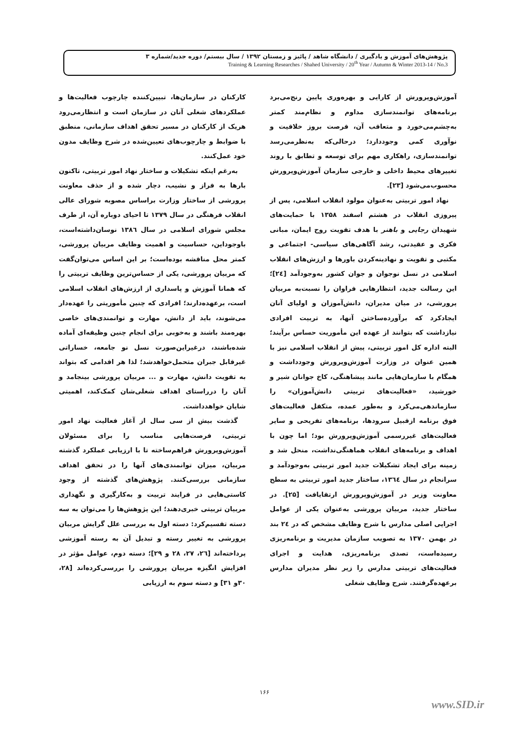پژوهش‌های آموزش و یادگیری / دانشگاه شاهد / پائیز و زمستان ۱۳۹۲ / سال بیستم/ دوره جدید/شماره ۳
Training & Learning Researches / Shahed University / 20<sup>th</sup> Year / Autumn & Winter 2013-14 / No.3
آموزش‌وپرورش از کارایی و بهره‌وری پایین رنج‌می‌برد برنامه‌های توانمندسازی مداوم و نظام‌مند کمتر به‌چشم‌می‌خورد و متعاقب آن، فرصت بروز خلاقیت و نوآوری کمی وجوددارد؛ درحالی‌که به‌نظرمی‌رسد توانمندسازی، راهکاری مهم برای توسعه و تطابق با روند تغییرهای محیط داخلی و خارجی سازمان آموزش‌وپرورش محسوب‌می‌شود [۲۳].
نهاد امور تربیتی به‌عنوان مولود انقلاب اسلامی، پس از پیروزی انقلاب در هشتم اسفند ۱۳۵۸ با حمایت‌های شهیدان رجایی و باهنر با هدف تقویت روح ایمان، مبانی فکری و عقیدتی، رشد آگاهی‌های سیاسی- اجتماعی و مکتبی و تقویت و نهادینه‌کردن باورها و ارزش‌های انقلاب اسلامی در نسل نوجوان و جوان کشور به‌وجودآمد [۲٤]؛ این رسالت جدید، انتظارهایی فراوان را نسبت‌به مربیان پرورشی، در میان مدیران، دانش‌آموزان و اولیای آنان ایجادکرد که برآورده‌ساختن آنها، به تربیت افرادی نیازداشت که بتوانند از عهده این مأموریت حساس برآیند؛ البته اداره کل امور تربیتی، پیش از انقلاب اسلامی نیز با همین عنوان در وزارت آموزش‌وپرورش وجودداشت و همگام با سازمان‌هایی مانند پیشاهنگی، کاخ جوانان شیر و خورشید، «فعالیت‌های تربیتی دانش‌آموزان» را سازماندهی‌می‌کرد و به‌طور عمده، متکفل فعالیت‌های فوق برنامه ازقبیل سرودها، برنامه‌های تفریحی و سایر فعالیت‌های غیررسمی آموزش‌وپرورش بود؛ اما چون با اهداف و برنامه‌های انقلاب هماهنگی‌نداشت، منحل شد و زمینه برای ایجاد تشکیلات جدید امور تربیتی به‌وجودآمد و سرانجام در سال ۱۳٦٤، ساختار جدید امور تربیتی به سطح معاونت وزیر در آموزش‌وپرورش ارتقایافت [۲۵]. در ساختار جدید، مربیان پرورشی به‌عنوان یکی از عوامل اجرایی اصلی مدارس با شرح وظایف مشخص که در ۲٤ بند در بهمن ۱۳۷۰ به تصویب سازمان مدیریت و برنامه‌ریزی رسیده‌است، تصدی برنامه‌ریزی، هدایت و اجرای فعالیت‌های تربیتی مدارس را زیر نظر مدیران مدارس برعهده‌گرفتند. شرح وظایف شغلی
کارکنان در سازمان‌ها، تبیین‌کننده چارچوب فعالیت‌ها و عملکردهای شغلی آنان در سازمان است و انتظارمی‌رود هریک از کارکنان در مسیر تحقق اهداف سازمانی، منطبق با ضوابط و چارچوب‌های تعیین‌شده در شرح وظایف مدون خود عمل‌کنند.
به‌رغم اینکه تشکیلات و ساختار نهاد امور تربیتی، تاکنون بارها به فراز و نشیب، دچار شده و از حذف معاونت پرورشی از ساختار وزارت براساس مصوبه شورای عالی انقلاب فرهنگی در سال ۱۳۷۹ تا احیای دوباره آن، از طرف مجلس شورای اسلامی در سال ۱۳۸٦ نوسان‌داشته‌است، باوجوداین، حساسیت و اهمیت وظایف مربیان پرورشی، کمتر محل مناقشه بوده‌است؛ بر این اساس می‌توان‌گفت که مربیان پرورشی، یکی از حساس‌ترین وظایف تربیتی را که همانا آموزش و پاسداری از ارزش‌های انقلاب اسلامی است، برعهده‌دارند؛ افرادی که چنین مأموریتی را عهده‌دار می‌شوند، باید از دانش، مهارت و توانمندی‌های خاصی بهره‌مند باشند و به‌خوبی برای انجام چنین وظیفه‌ای آماده شده‌باشند، درغیراین‌صورت نسل نو جامعه، خساراتی غیرقابل جبران متحمل‌خواهدشد؛ لذا هر اقدامی که بتواند به تقویت دانش، مهارت و ... مربیان پرورشی بینجامد و آنان را درراستای اهداف شغلی‌شان کمک‌کند، اهمیتی شایان خواهدداشت.
گذشت بیش از سی سال از آغاز فعالیت نهاد امور تربیتی، فرصت‌هایی مناسب را برای مسئولان آموزش‌وپرورش فراهم‌ساخته تا با ارزیابی عملکرد گذشته مربیان، میزان توانمندی‌های آنها را در تحقق اهداف سازمانی بررسی‌کنند. پژوهش‌های گذشته از وجود کاستی‌هایی در فرایند تربیت و به‌کارگیری و نگهداری مربیان تربیتی خبری‌دهند؛ این پژوهش‌ها را می‌توان به سه دسته تقسیم‌کرد: دسته اول به بررسی علل گرایش مربیان پرورشی به تغییر رسته و تبدیل آن به رسته آموزشی پرداخته‌اند [۲٦، ۲۷، ۲۸ و ۲۹]؛ دسته دوم، عوامل مؤثر در افزایش انگیزه مربیان پرورشی را بررسی‌کرده‌اند [۲۸، ۳۰و ۳۱] و دسته سوم به ارزیابی
۱۶۶
www.SID.ir